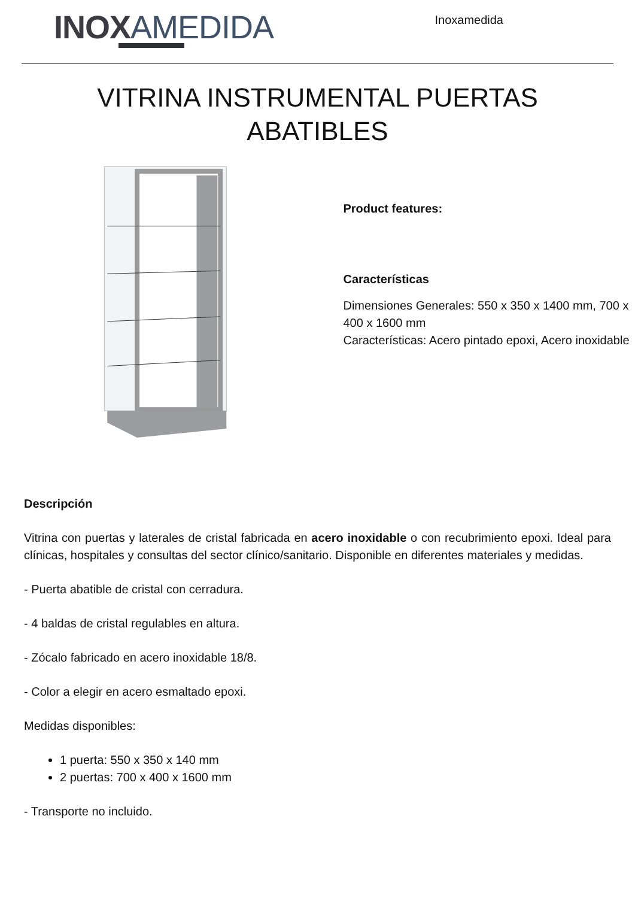INOX AMEDIDA
Inoxamedida
VITRINA INSTRUMENTAL PUERTAS ABATIBLES
Product features:
Características
Dimensiones Generales: 550 x 350 x 1400 mm, 700 x 400 x 1600 mm
Características: Acero pintado epoxi, Acero inoxidable
Descripción
Vitrina con puertas y laterales de cristal fabricada en acero inoxidable o con recubrimiento epoxi. Ideal para clínicas, hospitales y consultas del sector clínico/sanitario. Disponible en diferentes materiales y medidas.
- Puerta abatible de cristal con cerradura.
- 4 baldas de cristal regulables en altura.
- Zócalo fabricado en acero inoxidable 18/8.
- Color a elegir en acero esmaltado epoxi.
Medidas disponibles:
1 puerta: 550 x 350 x 140 mm
2 puertas: 700 x 400 x 1600 mm
- Transporte no incluido.